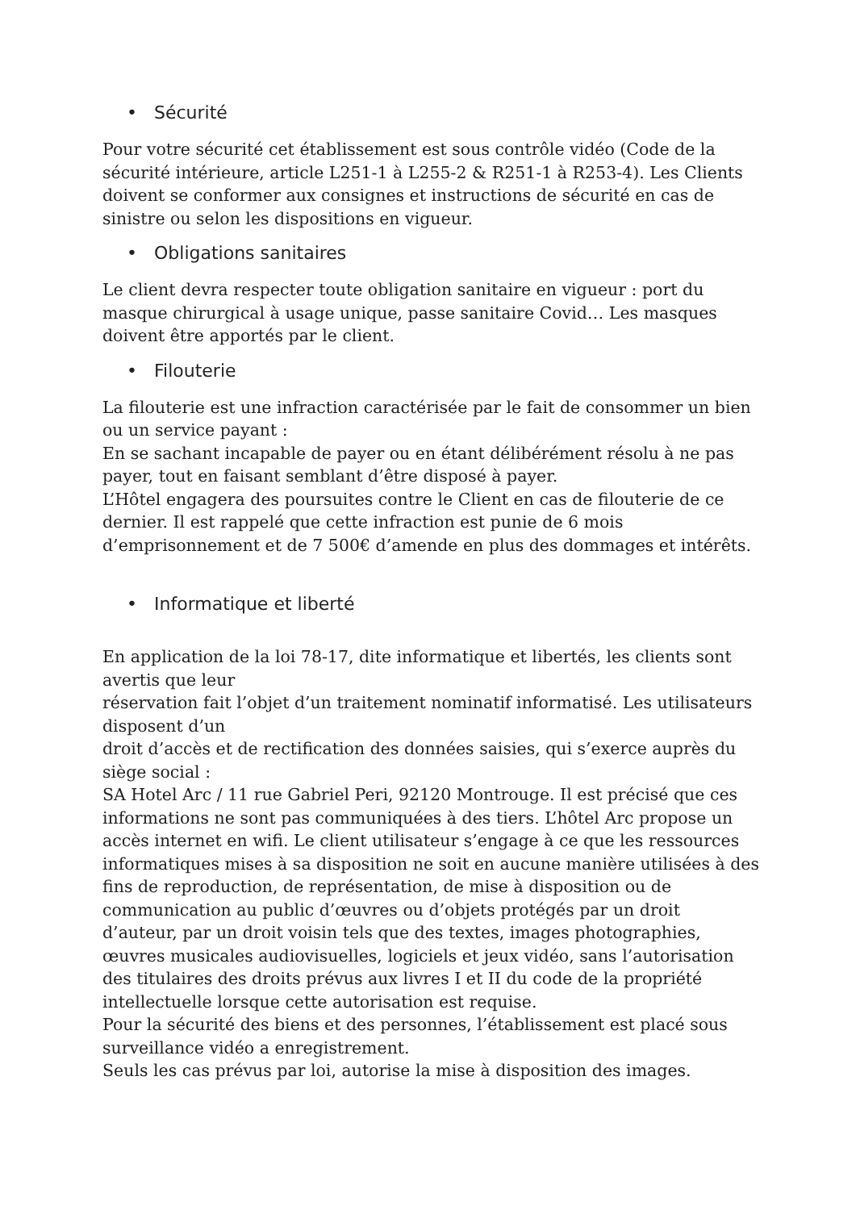• Sécurité
Pour votre sécurité cet établissement est sous contrôle vidéo (Code de la sécurité intérieure, article L251-1 à L255-2 & R251-1 à R253-4). Les Clients doivent se conformer aux consignes et instructions de sécurité en cas de sinistre ou selon les dispositions en vigueur.
• Obligations sanitaires
Le client devra respecter toute obligation sanitaire en vigueur : port du masque chirurgical à usage unique, passe sanitaire Covid… Les masques doivent être apportés par le client.
• Filouterie
La filouterie est une infraction caractérisée par le fait de consommer un bien ou un service payant :
En se sachant incapable de payer ou en étant délibérément résolu à ne pas payer, tout en faisant semblant d’être disposé à payer.
L’Hôtel engagera des poursuites contre le Client en cas de filouterie de ce dernier. Il est rappelé que cette infraction est punie de 6 mois d’emprisonnement et de 7 500€ d’amende en plus des dommages et intérêts.
• Informatique et liberté
En application de la loi 78-17, dite informatique et libertés, les clients sont avertis que leur
réservation fait l’objet d’un traitement nominatif informatisé. Les utilisateurs disposent d’un
droit d’accès et de rectification des données saisies, qui s’exerce auprès du siège social :
SA Hotel Arc / 11 rue Gabriel Peri, 92120 Montrouge. Il est précisé que ces informations ne sont pas communiquées à des tiers. L’hôtel Arc propose un accès internet en wifi. Le client utilisateur s’engage à ce que les ressources informatiques mises à sa disposition ne soit en aucune manière utilisées à des fins de reproduction, de représentation, de mise à disposition ou de communication au public d’œuvres ou d’objets protégés par un droit d’auteur, par un droit voisin tels que des textes, images photographies, œuvres musicales audiovisuelles, logiciels et jeux vidéo, sans l’autorisation des titulaires des droits prévus aux livres I et II du code de la propriété intellectuelle lorsque cette autorisation est requise.
Pour la sécurité des biens et des personnes, l’établissement est placé sous surveillance vidéo a enregistrement.
Seuls les cas prévus par loi, autorise la mise à disposition des images.